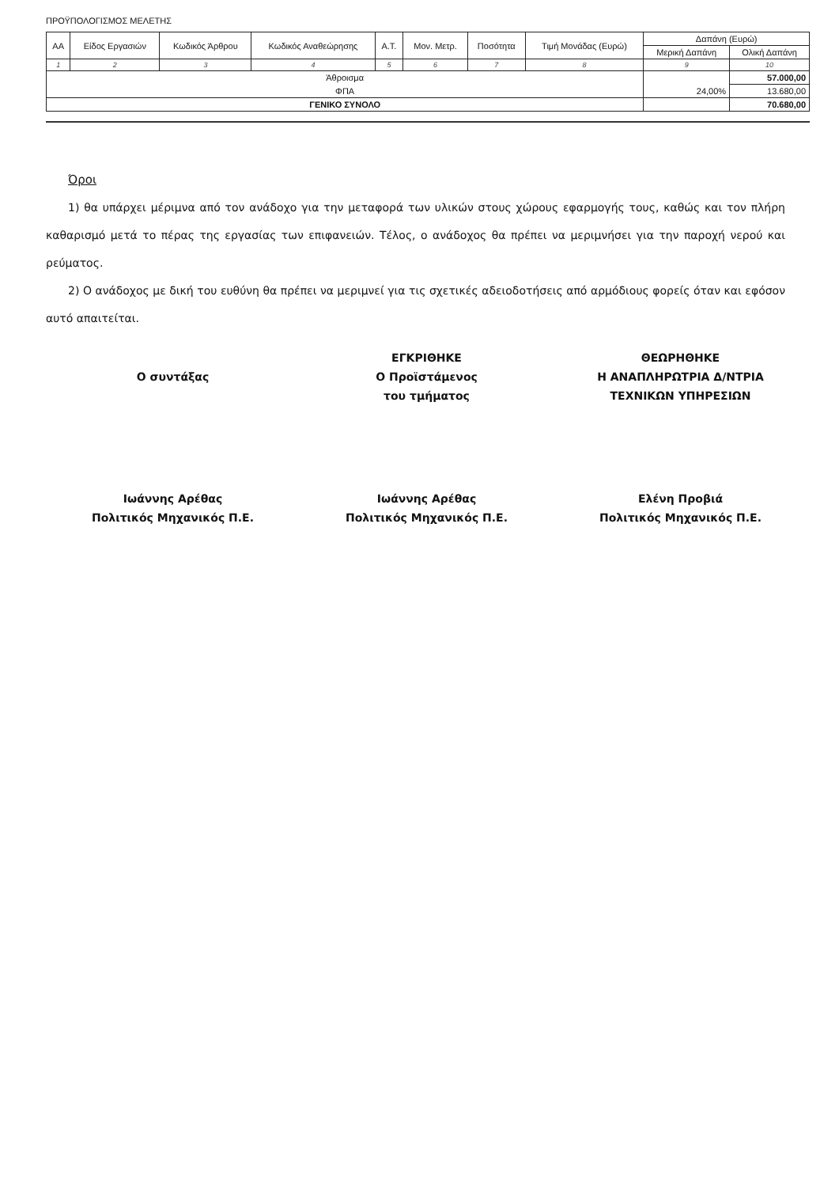ΠΡΟΫΠΟΛΟΓΙΣΜΟΣ ΜΕΛΕΤΗΣ
| ΑΑ | Είδος Εργασιών | Κωδικός Άρθρου | Κωδικός Αναθεώρησης | Α.Τ. | Μον. Μετρ. | Ποσότητα | Τιμή Μονάδας (Ευρώ) | Δαπάνη (Ευρώ) | |
| --- | --- | --- | --- | --- | --- | --- | --- | --- | --- |
| | | | | | | | | Μερική Δαπάνη | Ολική Δαπάνη |
| 1 | 2 | 3 | 4 | 5 | 6 | 7 | 8 | 9 | 10 |
| Άθροισμα | | | | | | | | | 57.000,00 |
| ΦΠΑ | | | | | | | | 24,00% | 13.680,00 |
| ΓΕΝΙΚΟ ΣΥΝΟΛΟ | | | | | | | | | 70.680,00 |
Όροι
1) θα υπάρχει μέριμνα από τον ανάδοχο για την μεταφορά των υλικών στους χώρους εφαρμογής τους, καθώς και τον πλήρη καθαρισμό μετά το πέρας της εργασίας των επιφανειών. Τέλος, ο ανάδοχος θα πρέπει να μεριμνήσει για την παροχή νερού και ρεύματος.
2) Ο ανάδοχος με δική του ευθύνη θα πρέπει να μεριμνεί για τις σχετικές αδειοδοτήσεις από αρμόδιους φορείς όταν και εφόσον αυτό απαιτείται.
Ο συντάξας
Ιωάννης Αρέθας
Πολιτικός Μηχανικός Π.Ε.
ΕΓΚΡΙΘΗΚΕ
Ο Προϊστάμενος
του τμήματος
Ιωάννης Αρέθας
Πολιτικός Μηχανικός Π.Ε.
ΘΕΩΡΗΘΗΚΕ
Η ΑΝΑΠΛΗΡΩΤΡΙΑ Δ/ΝΤΡΙΑ
ΤΕΧΝΙΚΩΝ ΥΠΗΡΕΣΙΩΝ
Ελένη Προβιά
Πολιτικός Μηχανικός Π.Ε.